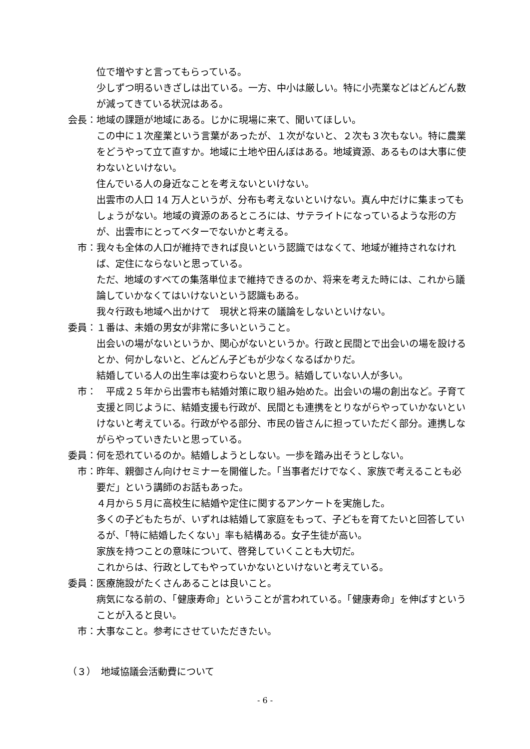位で増やすと言ってもらっている。
少しずつ明るいきざしは出ている。一方、中小は厳しい。特に小売業などはどんどん数が減ってきている状況はある。
会長： 地域の課題が地域にある。じかに現場に来て、聞いてほしい。
この中に１次産業という言葉があったが、１次がないと、２次も３次もない。特に農業をどうやって立て直すか。地域に土地や田んぼはある。地域資源、あるものは大事に使わないといけない。
住んでいる人の身近なことを考えないといけない。
出雲市の人口 14 万人というが、分布も考えないといけない。真ん中だけに集まってもしょうがない。地域の資源のあるところには、サテライトになっているような形の方が、出雲市にとってベターでないかと考える。
市： 我々も全体の人口が維持できれば良いという認識ではなくて、地域が維持されなければ、定住にならないと思っている。
ただ、地域のすべての集落単位まで維持できるのか、将来を考えた時には、これから議論していかなくてはいけないという認識もある。
我々行政も地域へ出かけて　現状と将来の議論をしないといけない。
委員： １番は、未婚の男女が非常に多いということ。
出会いの場がないというか、関心がないというか。行政と民間とで出会いの場を設けるとか、何かしないと、どんどん子どもが少なくなるばかりだ。
結婚している人の出生率は変わらないと思う。結婚していない人が多い。
市： 　平成２５年から出雲市も結婚対策に取り組み始めた。出会いの場の創出など。子育て支援と同じように、結婚支援も行政が、民間とも連携をとりながらやっていかないといけないと考えている。行政がやる部分、市民の皆さんに担っていただく部分。連携しながらやっていきたいと思っている。
委員： 何を恐れているのか。結婚しようとしない。一歩を踏み出そうとしない。
市： 昨年、親御さん向けセミナーを開催した。「当事者だけでなく、家族で考えることも必要だ」という講師のお話もあった。
４月から５月に高校生に結婚や定住に関するアンケートを実施した。
多くの子どもたちが、いずれは結婚して家庭をもって、子どもを育てたいと回答しているが、「特に結婚したくない」率も結構ある。女子生徒が高い。
家族を持つことの意味について、啓発していくことも大切だ。
これからは、行政としてもやっていかないといけないと考えている。
委員： 医療施設がたくさんあることは良いこと。
病気になる前の、「健康寿命」ということが言われている。「健康寿命」を伸ばすということが入ると良い。
市： 大事なこと。参考にさせていただきたい。
（３）　地域協議会活動費について
- 6 -